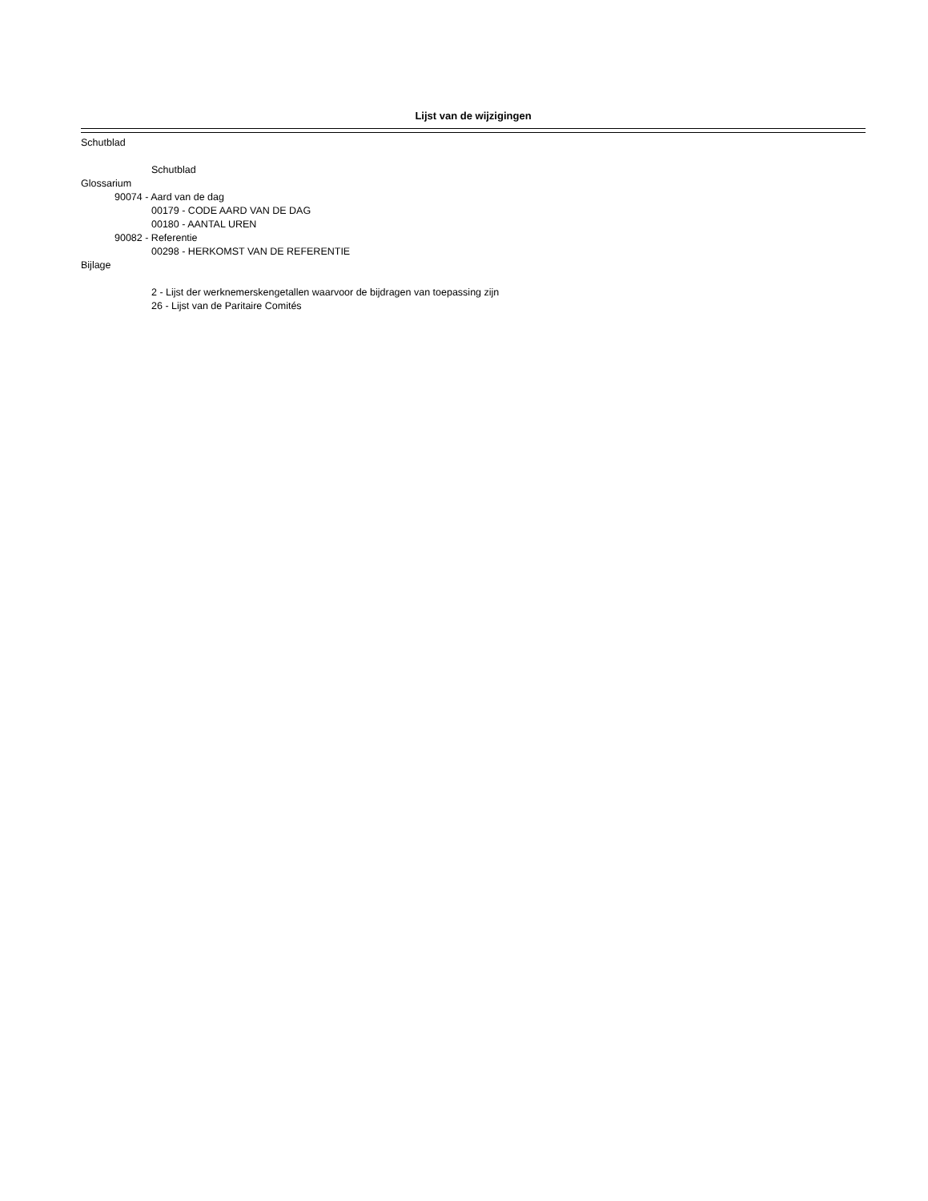Lijst van de wijzigingen
Schutblad
Schutblad
Glossarium
90074 - Aard van de dag
00179 - CODE AARD VAN DE DAG
00180 - AANTAL UREN
90082 - Referentie
00298 - HERKOMST VAN DE REFERENTIE
Bijlage
2 - Lijst der werknemerskengetallen waarvoor de bijdragen van toepassing zijn
26 - Lijst van de Paritaire Comités